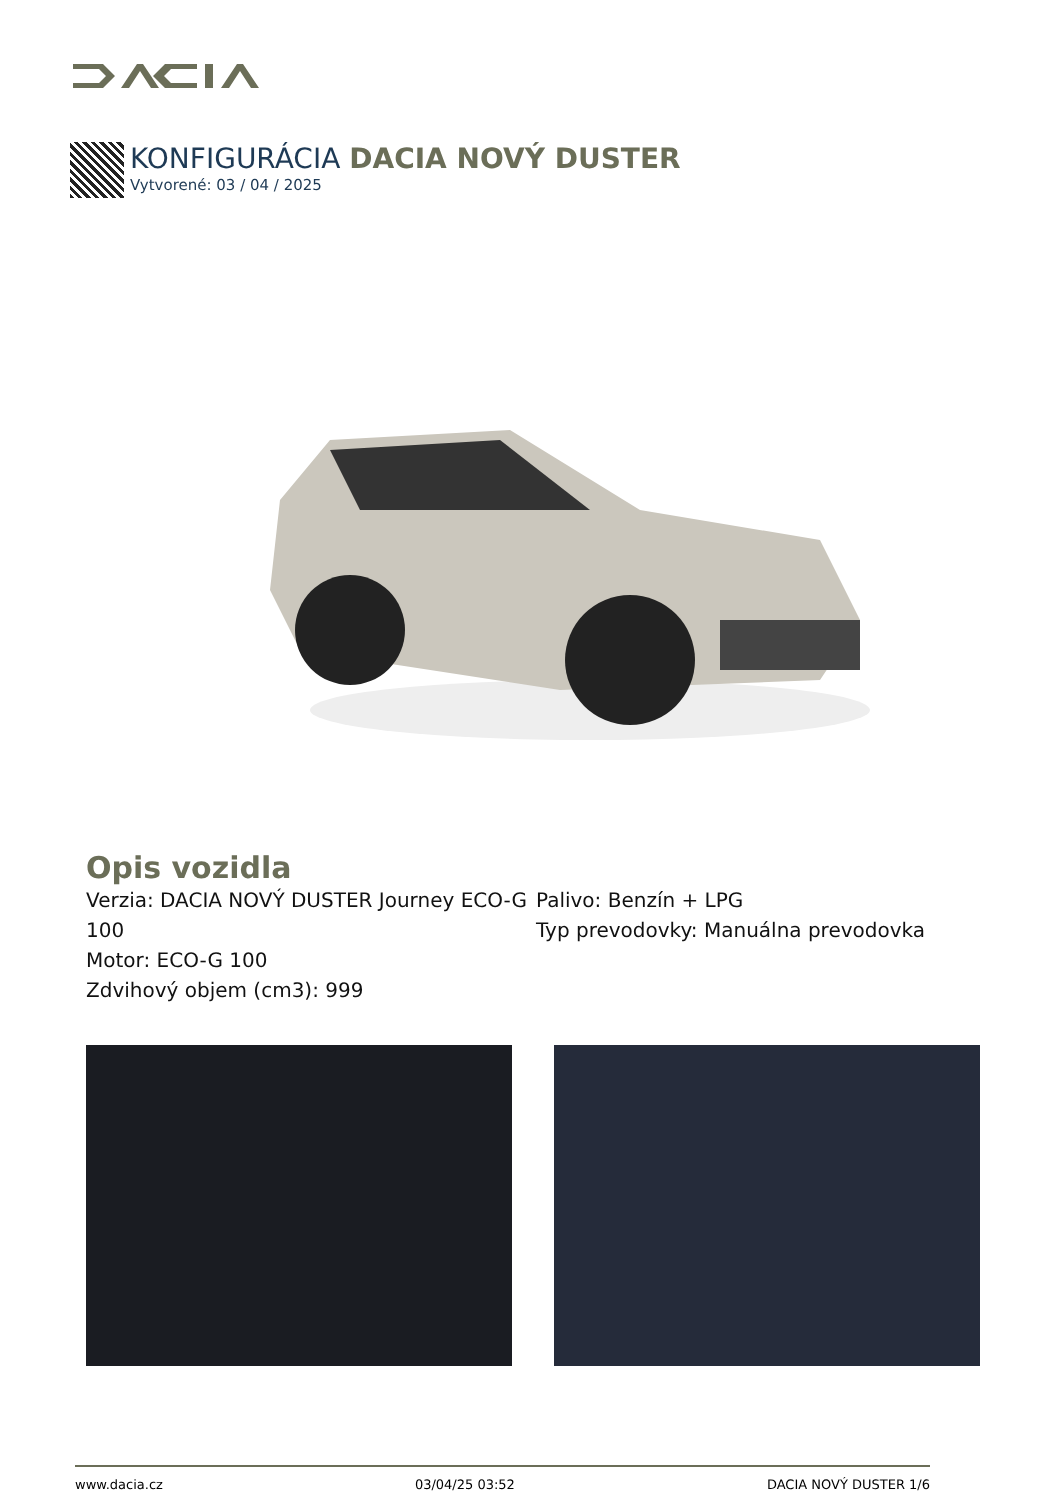KONFIGURÁCIA DACIA NOVÝ DUSTER
Vytvorené: 03 / 04 / 2025
Opis vozidla
Verzia: DACIA NOVÝ DUSTER Journey ECO-G 100
Motor: ECO-G 100
Zdvihový objem (cm3): 999
Palivo: Benzín + LPG
Typ prevodovky: Manuálna prevodovka
www.dacia.cz 03/04/25 03:52 DACIA NOVÝ DUSTER 1/6